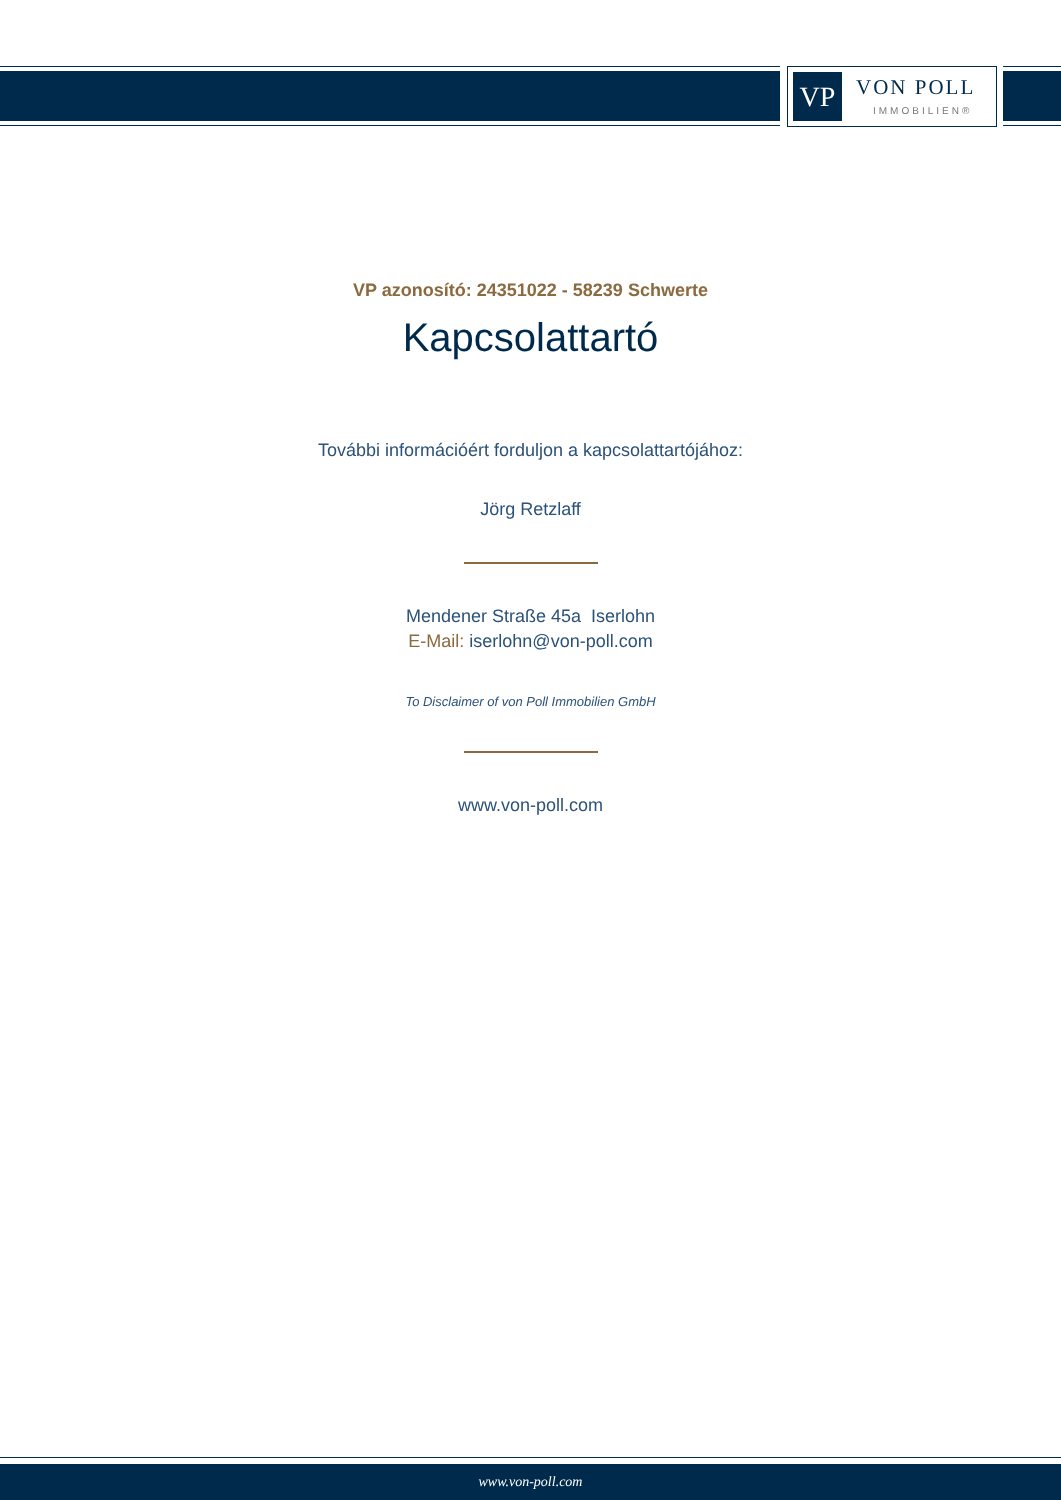VP VON POLL
IMMOBILIEN®
VP azonosító: 24351022 - 58239 Schwerte
Kapcsolattartó
További információért forduljon a kapcsolattartójához:
Jörg Retzlaff
Mendener Straße 45a Iserlohn
E-Mail: iserlohn@von-poll.com
To Disclaimer of von Poll Immobilien GmbH
www.von-poll.com
www.von-poll.com